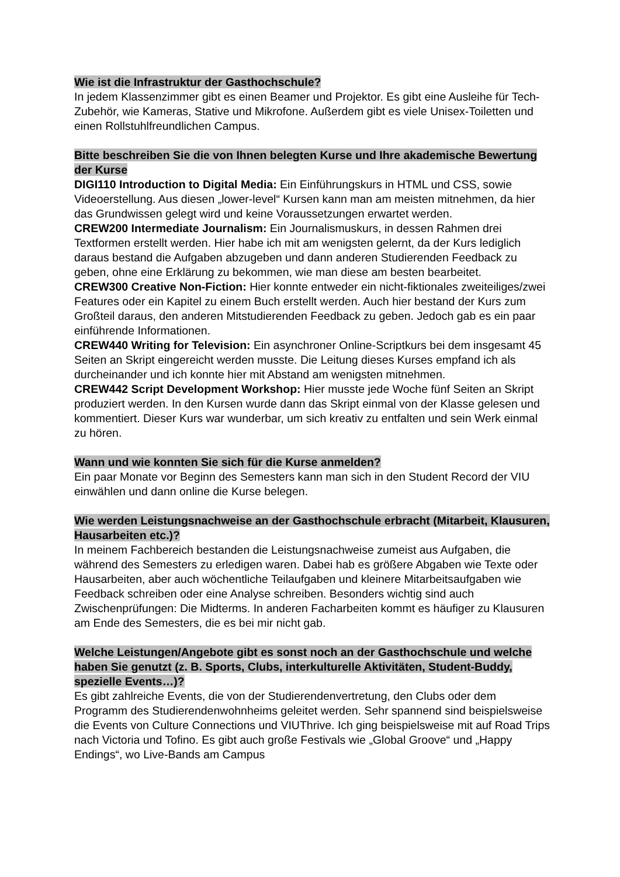Wie ist die Infrastruktur der Gasthochschule?
In jedem Klassenzimmer gibt es einen Beamer und Projektor. Es gibt eine Ausleihe für Tech-Zubehör, wie Kameras, Stative und Mikrofone. Außerdem gibt es viele Unisex-Toiletten und einen Rollstuhlfreundlichen Campus.
Bitte beschreiben Sie die von Ihnen belegten Kurse und Ihre akademische Bewertung der Kurse
DIGI110 Introduction to Digital Media: Ein Einführungskurs in HTML und CSS, sowie Videoerstellung. Aus diesen „lower-level“ Kursen kann man am meisten mitnehmen, da hier das Grundwissen gelegt wird und keine Voraussetzungen erwartet werden.
CREW200 Intermediate Journalism: Ein Journalismuskurs, in dessen Rahmen drei Textformen erstellt werden. Hier habe ich mit am wenigsten gelernt, da der Kurs lediglich daraus bestand die Aufgaben abzugeben und dann anderen Studierenden Feedback zu geben, ohne eine Erklärung zu bekommen, wie man diese am besten bearbeitet.
CREW300 Creative Non-Fiction: Hier konnte entweder ein nicht-fiktionales zweiteiliges/zwei Features oder ein Kapitel zu einem Buch erstellt werden. Auch hier bestand der Kurs zum Großteil daraus, den anderen Mitstudierenden Feedback zu geben. Jedoch gab es ein paar einführende Informationen.
CREW440 Writing for Television: Ein asynchroner Online-Scriptkurs bei dem insgesamt 45 Seiten an Skript eingereicht werden musste. Die Leitung dieses Kurses empfand ich als durcheinander und ich konnte hier mit Abstand am wenigsten mitnehmen.
CREW442 Script Development Workshop: Hier musste jede Woche fünf Seiten an Skript produziert werden. In den Kursen wurde dann das Skript einmal von der Klasse gelesen und kommentiert. Dieser Kurs war wunderbar, um sich kreativ zu entfalten und sein Werk einmal zu hören.
Wann und wie konnten Sie sich für die Kurse anmelden?
Ein paar Monate vor Beginn des Semesters kann man sich in den Student Record der VIU einwählen und dann online die Kurse belegen.
Wie werden Leistungsnachweise an der Gasthochschule erbracht (Mitarbeit, Klausuren, Hausarbeiten etc.)?
In meinem Fachbereich bestanden die Leistungsnachweise zumeist aus Aufgaben, die während des Semesters zu erledigen waren. Dabei hab es größere Abgaben wie Texte oder Hausarbeiten, aber auch wöchentliche Teilaufgaben und kleinere Mitarbeitsaufgaben wie Feedback schreiben oder eine Analyse schreiben. Besonders wichtig sind auch Zwischenprüfungen: Die Midterms. In anderen Facharbeiten kommt es häufiger zu Klausuren am Ende des Semesters, die es bei mir nicht gab.
Welche Leistungen/Angebote gibt es sonst noch an der Gasthochschule und welche haben Sie genutzt (z. B. Sports, Clubs, interkulturelle Aktivitäten, Student-Buddy, spezielle Events…)?
Es gibt zahlreiche Events, die von der Studierendenvertretung, den Clubs oder dem Programm des Studierendenwohnheims geleitet werden. Sehr spannend sind beispielsweise die Events von Culture Connections und VIUThrive. Ich ging beispielsweise mit auf Road Trips nach Victoria und Tofino. Es gibt auch große Festivals wie „Global Groove“ und „Happy Endings“, wo Live-Bands am Campus